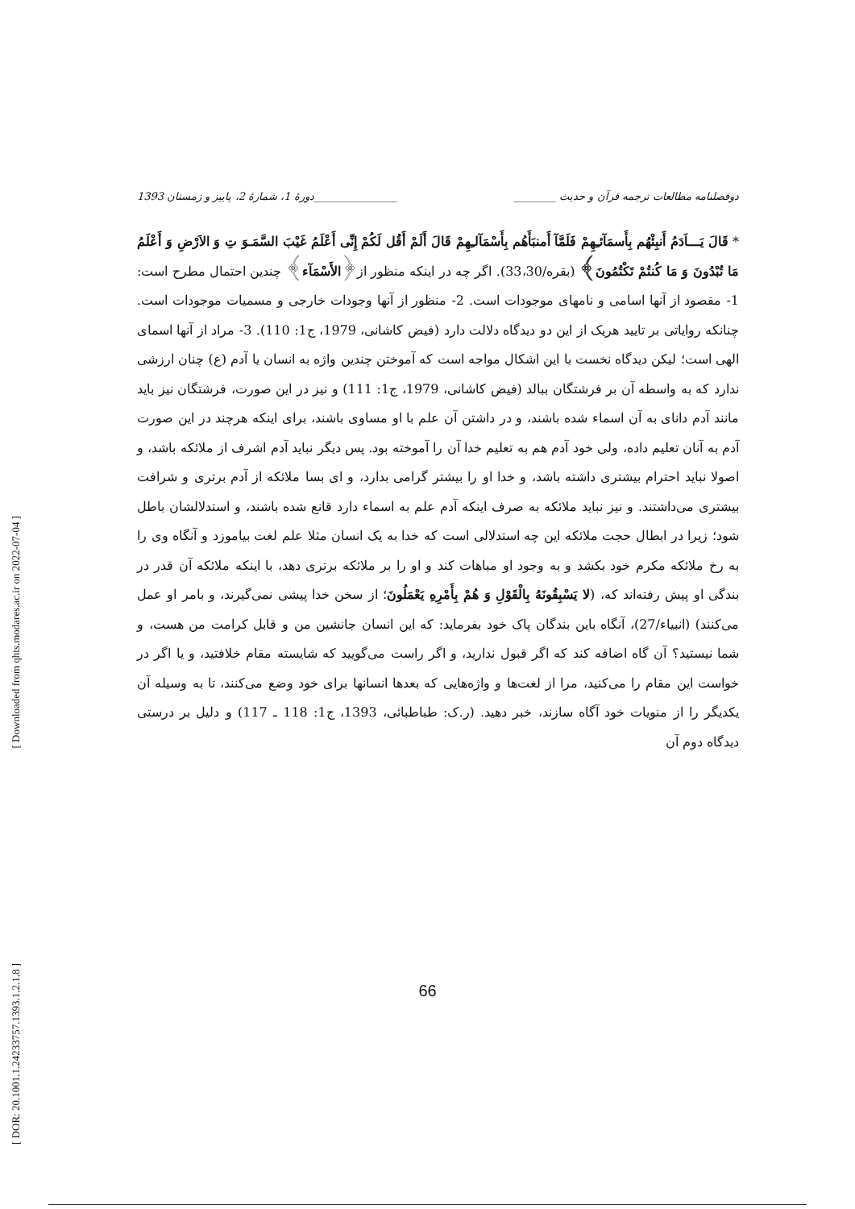[ Downloaded from qhts.modares.ac.ir on 2022-07-04 ]
[ DOR: 20.1001.1.24233757.1393.1.2.1.8 ]
دوفصلنامه مطالعات ترجمه قرآن و حدیث ________ ________________دورهٔ 1، شمارهٔ 2، پاییز و زمستان 1393
* قَالَ یَـــاَدَمُ أَنبِئْهُم بِأَسمَآئـِهِمْ فَلَمَّآ أَمنبَأَهُم بِأَسْمَآلـِهِمْ قَالَ أَلَمْ أَقُل لَكُمْ إِنِّى أَعْلَمُ غَیْبَ السَّمَـوَ تِ وَ الاَرْضِ وَ أَعْلَمُ مَا تُبْدُونَ وَ مَا كُنتُمْ تَكْتُمُونَ﴾ (بقره/33،30). اگر چه در اینکه منظور از﴿الأَسْمَآء﴾ چندین احتمال مطرح است: 1- مقصود از آنها اسامی و نامهای موجودات است. 2- منظور از آنها وجودات خارجی و مسمیات موجودات است. چنانکه روایاتی بر تایید هریک از این دو دیدگاه دلالت دارد (فیض کاشانی، 1979، ج1: 110). 3- مراد از آنها اسمای الهی است؛ لیکن دیدگاه نخست با این اشکال مواجه است که آموختن چندین واژه به انسان یا آدم (ع) چنان ارزشی ندارد که به واسطه آن بر فرشتگان ببالد (فیض کاشانی، 1979، ج1: 111) و نیز در این صورت، فرشتگان نیز باید مانند آدم دانای به آن اسماء شده باشند، و در داشتن آن علم با او مساوی باشند، برای اینکه هرچند در این صورت آدم به آنان تعلیم داده، ولی خود آدم هم به تعلیم خدا آن را آموخته بود. پس دیگر نباید آدم اشرف از ملائکه باشد، و اصولا نباید احترام بیشتری داشته باشد، و خدا او را بیشتر گرامی بدارد، و ای بسا ملائکه از آدم برتری و شرافت بیشتری می‌داشتند. و نیز نباید ملائکه به صرف اینکه آدم علم به اسماء دارد قانع شده باشند، و استدلالشان باطل شود؛ زیرا در ابطال حجت ملائکه این چه استدلالی است که خدا به یک انسان مثلا علم لغت بیاموزد و آنگاه وی را به رخ ملائکه مکرم خود بکشد و به وجود او مباهات کند و او را بر ملائکه برتری دهد، با اینکه ملائکه آن قدر در بندگی او پیش رفته‌اند که، (لا یَسْبِقُونَهُ بِالْقَوْلِ وَ هُمْ بِأَمْرِهِ یَعْمَلُونَ؛ از سخن خدا پیشی نمی‌گیرند، و بامر او عمل می‌کنند) (انبیاء/27)، آنگاه باین بندگان پاک خود بفرماید: که این انسان جانشین من و قابل کرامت من هست، و شما نیستید؟ آن گاه اضافه کند که اگر قبول ندارید، و اگر راست می‌گویید که شایسته مقام خلافتید، و یا اگر در خواست این مقام را می‌کنید، مرا از لغت‌ها و واژه‌هایی که بعدها انسانها برای خود وضع می‌کنند، تا به وسیله آن یکدیگر را از منویات خود آگاه سازند، خبر دهید. (ر.ک: طباطبائی، 1393، ج1: 118 ـ 117) و دلیل بر درستی دیدگاه دوم آن
66